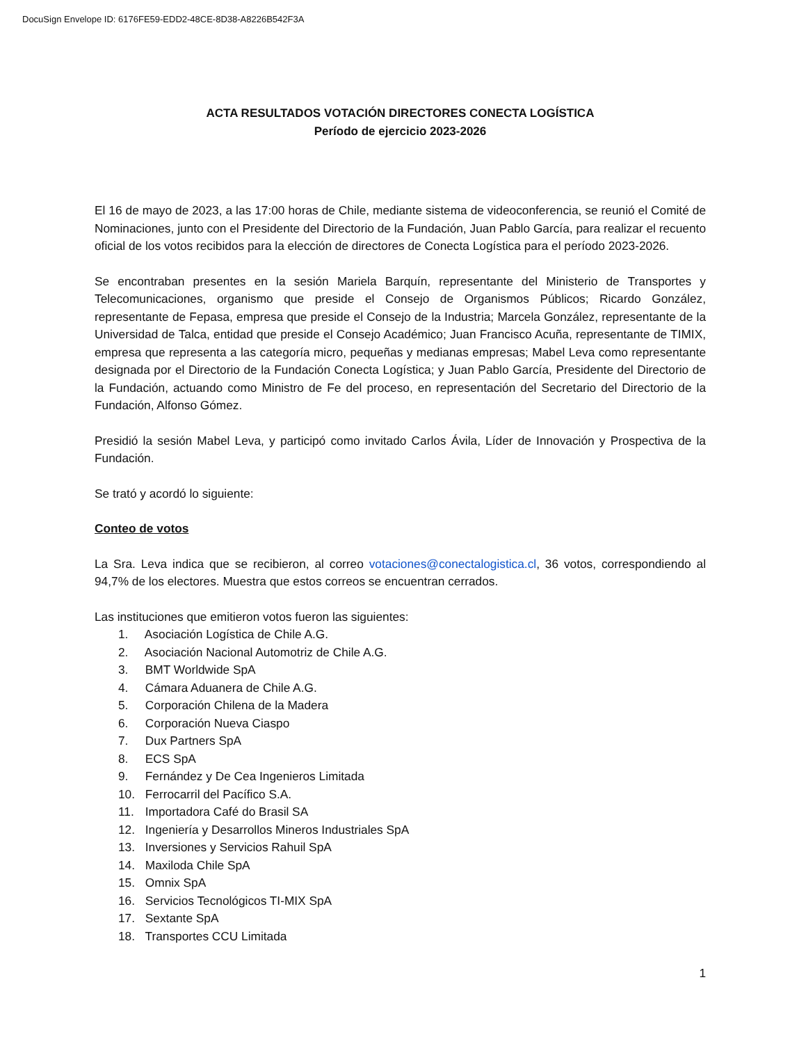DocuSign Envelope ID: 6176FE59-EDD2-48CE-8D38-A8226B542F3A
ACTA RESULTADOS VOTACIÓN DIRECTORES CONECTA LOGÍSTICA
Período de ejercicio 2023-2026
El 16 de mayo de 2023, a las 17:00 horas de Chile, mediante sistema de videoconferencia, se reunió el Comité de Nominaciones, junto con el Presidente del Directorio de la Fundación, Juan Pablo García, para realizar el recuento oficial de los votos recibidos para la elección de directores de Conecta Logística para el período 2023-2026.
Se encontraban presentes en la sesión Mariela Barquín, representante del Ministerio de Transportes y Telecomunicaciones, organismo que preside el Consejo de Organismos Públicos; Ricardo González, representante de Fepasa, empresa que preside el Consejo de la Industria; Marcela González, representante de la Universidad de Talca, entidad que preside el Consejo Académico; Juan Francisco Acuña, representante de TIMIX, empresa que representa a las categoría micro, pequeñas y medianas empresas; Mabel Leva como representante designada por el Directorio de la Fundación Conecta Logística; y Juan Pablo García, Presidente del Directorio de la Fundación, actuando como Ministro de Fe del proceso, en representación del Secretario del Directorio de la Fundación, Alfonso Gómez.
Presidió la sesión Mabel Leva, y participó como invitado Carlos Ávila, Líder de Innovación y Prospectiva de la Fundación.
Se trató y acordó lo siguiente:
Conteo de votos
La Sra. Leva indica que se recibieron, al correo votaciones@conectalogistica.cl, 36 votos, correspondiendo al 94,7% de los electores. Muestra que estos correos se encuentran cerrados.
Las instituciones que emitieron votos fueron las siguientes:
1. Asociación Logística de Chile A.G.
2. Asociación Nacional Automotriz de Chile A.G.
3. BMT Worldwide SpA
4. Cámara Aduanera de Chile A.G.
5. Corporación Chilena de la Madera
6. Corporación Nueva Ciaspo
7. Dux Partners SpA
8. ECS SpA
9. Fernández y De Cea Ingenieros Limitada
10. Ferrocarril del Pacífico S.A.
11. Importadora Café do Brasil SA
12. Ingeniería y Desarrollos Mineros Industriales SpA
13. Inversiones y Servicios Rahuil SpA
14. Maxiloda Chile SpA
15. Omnix SpA
16. Servicios Tecnológicos TI-MIX SpA
17. Sextante SpA
18. Transportes CCU Limitada
1